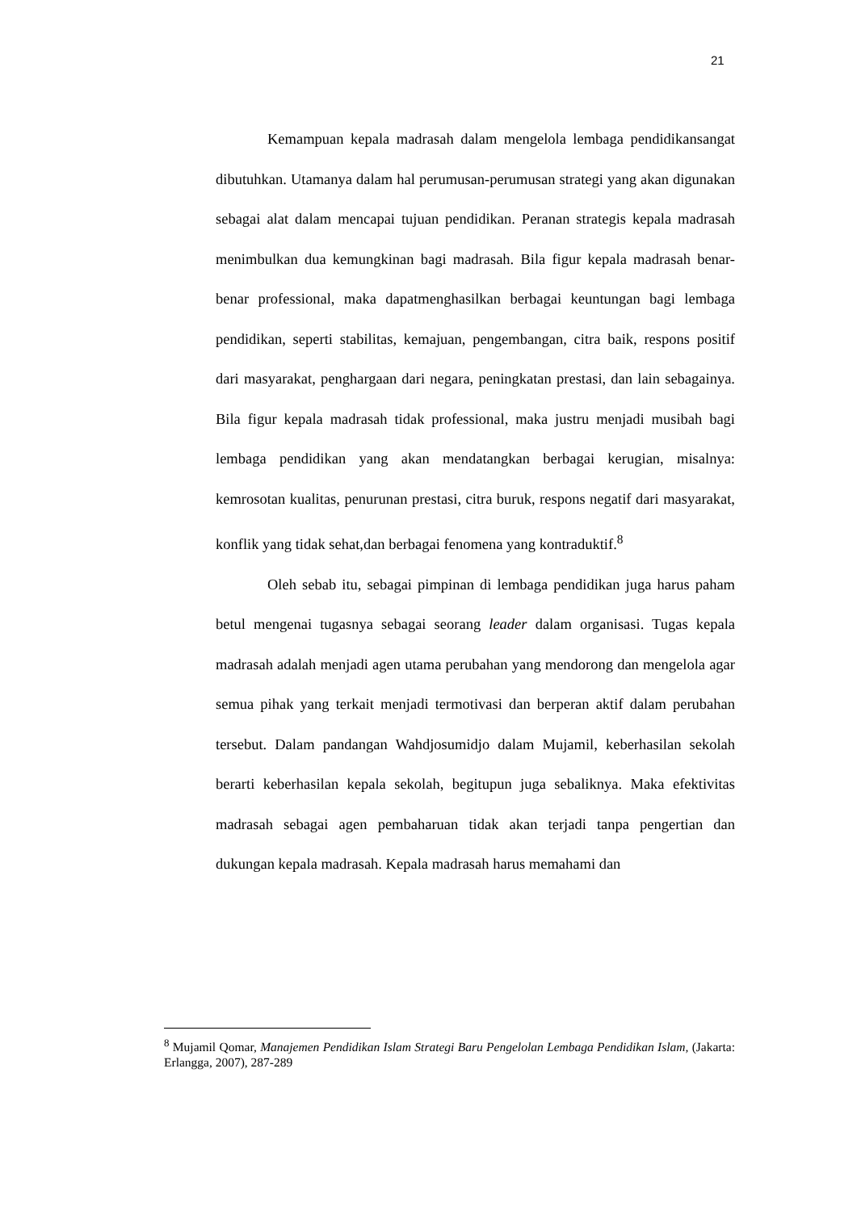21
Kemampuan kepala madrasah dalam mengelola lembaga pendidikansangat dibutuhkan. Utamanya dalam hal perumusan-perumusan strategi yang akan digunakan sebagai alat dalam mencapai tujuan pendidikan. Peranan strategis kepala madrasah menimbulkan dua kemungkinan bagi madrasah. Bila figur kepala madrasah benar-benar professional, maka dapatmenghasilkan berbagai keuntungan bagi lembaga pendidikan, seperti stabilitas, kemajuan, pengembangan, citra baik, respons positif dari masyarakat, penghargaan dari negara, peningkatan prestasi, dan lain sebagainya. Bila figur kepala madrasah tidak professional, maka justru menjadi musibah bagi lembaga pendidikan yang akan mendatangkan berbagai kerugian, misalnya: kemrosotan kualitas, penurunan prestasi, citra buruk, respons negatif dari masyarakat, konflik yang tidak sehat,dan berbagai fenomena yang kontraduktif.<sup>8</sup>
Oleh sebab itu, sebagai pimpinan di lembaga pendidikan juga harus paham betul mengenai tugasnya sebagai seorang leader dalam organisasi. Tugas kepala madrasah adalah menjadi agen utama perubahan yang mendorong dan mengelola agar semua pihak yang terkait menjadi termotivasi dan berperan aktif dalam perubahan tersebut. Dalam pandangan Wahdjosumidjo dalam Mujamil, keberhasilan sekolah berarti keberhasilan kepala sekolah, begitupun juga sebaliknya. Maka efektivitas madrasah sebagai agen pembaharuan tidak akan terjadi tanpa pengertian dan dukungan kepala madrasah. Kepala madrasah harus memahami dan
<sup>8</sup> Mujamil Qomar, Manajemen Pendidikan Islam Strategi Baru Pengelolan Lembaga Pendidikan Islam, (Jakarta: Erlangga, 2007), 287-289